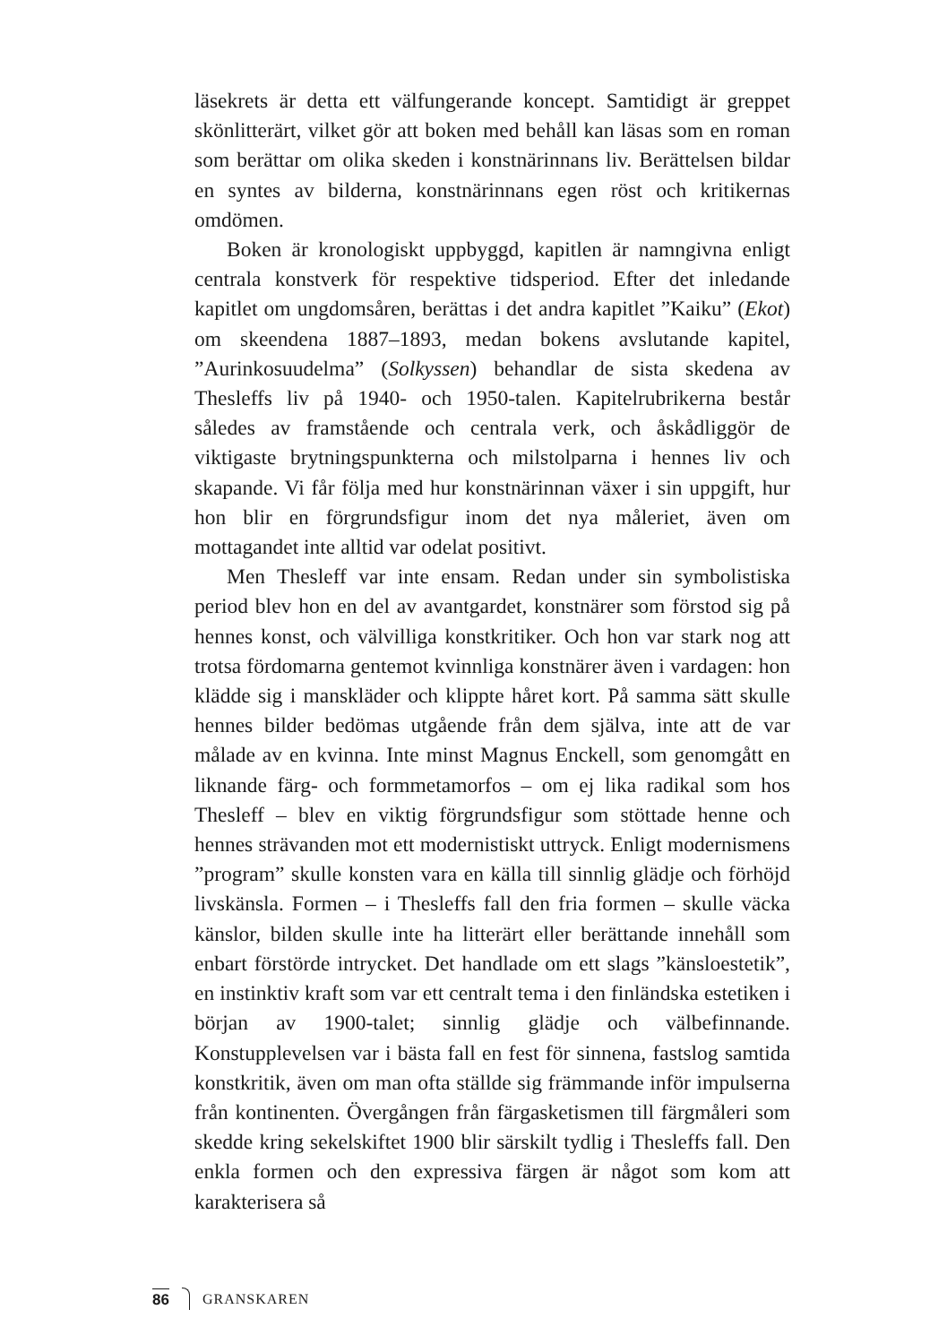läsekrets är detta ett välfungerande koncept. Samtidigt är greppet skönlitterärt, vilket gör att boken med behåll kan läsas som en roman som berättar om olika skeden i konstnärinnans liv. Berättelsen bildar en syntes av bilderna, konstnärinnans egen röst och kritikernas omdömen.
Boken är kronologiskt uppbyggd, kapitlen är namngivna enligt centrala konstverk för respektive tidsperiod. Efter det inledande kapitlet om ungdomsåren, berättas i det andra kapitlet ”Kaiku” (Ekot) om skeendena 1887–1893, medan bokens avslutande kapitel, ”Aurinkosuudelma” (Solkyssen) behandlar de sista skedena av Thesleffs liv på 1940- och 1950-talen. Kapitelrubrikerna består således av framstående och centrala verk, och åskådliggör de viktigaste brytningspunkterna och milstolparna i hennes liv och skapande. Vi får följa med hur konstnärinnan växer i sin uppgift, hur hon blir en förgrundsfigur inom det nya måleriet, även om mottagandet inte alltid var odelat positivt.
Men Thesleff var inte ensam. Redan under sin symbolistiska period blev hon en del av avantgardet, konstnärer som förstod sig på hennes konst, och välvilliga konstkritiker. Och hon var stark nog att trotsa fördomarna gentemot kvinnliga konstnärer även i vardagen: hon klädde sig i manskläder och klippte håret kort. På samma sätt skulle hennes bilder bedömas utgående från dem själva, inte att de var målade av en kvinna. Inte minst Magnus Enckell, som genomgått en liknande färg- och formmetamorfos – om ej lika radikal som hos Thesleff – blev en viktig förgrundsfigur som stöttade henne och hennes strävanden mot ett modernistiskt uttryck. Enligt modernismens ”program” skulle konsten vara en källa till sinnlig glädje och förhöjd livskänsla. Formen – i Thesleffs fall den fria formen – skulle väcka känslor, bilden skulle inte ha litterärt eller berättande innehåll som enbart förstörde intrycket. Det handlade om ett slags ”känsloestetik”, en instinktiv kraft som var ett centralt tema i den finländska estetiken i början av 1900-talet; sinnlig glädje och välbefinnande. Konstupplevelsen var i bästa fall en fest för sinnena, fastslog samtida konstkritik, även om man ofta ställde sig främmande inför impulserna från kontinenten. Övergången från färgasketismen till färgmåleri som skedde kring sekelskiftet 1900 blir särskilt tydlig i Thesleffs fall. Den enkla formen och den expressiva färgen är något som kom att karakterisera så
86 GRANSKAREN